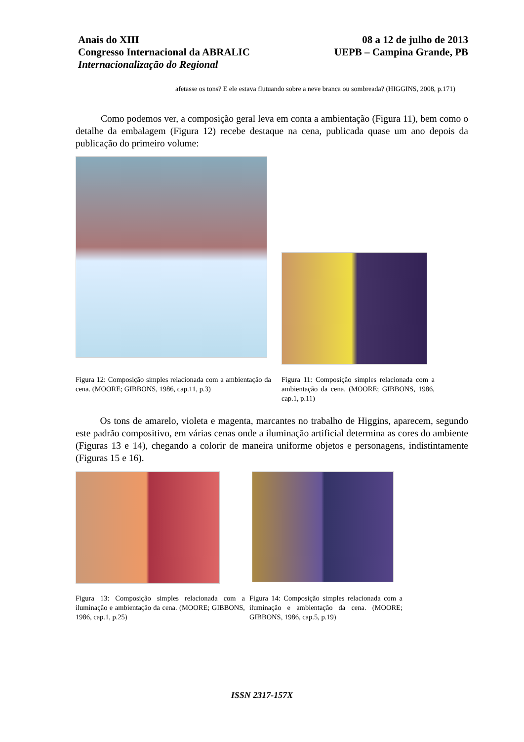Anais do XIII
Congresso Internacional da ABRALIC
Internacionalização do Regional
08 a 12 de julho de 2013
UEPB – Campina Grande, PB
afetasse os tons? E ele estava flutuando sobre a neve branca ou sombreada? (HIGGINS, 2008, p.171)
Como podemos ver, a composição geral leva em conta a ambientação (Figura 11), bem como o detalhe da embalagem (Figura 12) recebe destaque na cena, publicada quase um ano depois da publicação do primeiro volume:
Figura 12: Composição simples relacionada com a ambientação da cena. (MOORE; GIBBONS, 1986, cap.11, p.3)
Figura 11: Composição simples relacionada com a ambientação da cena. (MOORE; GIBBONS, 1986, cap.1, p.11)
Os tons de amarelo, violeta e magenta, marcantes no trabalho de Higgins, aparecem, segundo este padrão compositivo, em várias cenas onde a iluminação artificial determina as cores do ambiente (Figuras 13 e 14), chegando a colorir de maneira uniforme objetos e personagens, indistintamente (Figuras 15 e 16).
Figura 13: Composição simples relacionada com a iluminação e ambientação da cena. (MOORE; GIBBONS, 1986, cap.1, p.25)
Figura 14: Composição simples relacionada com a iluminação e ambientação da cena. (MOORE; GIBBONS, 1986, cap.5, p.19)
ISSN 2317-157X